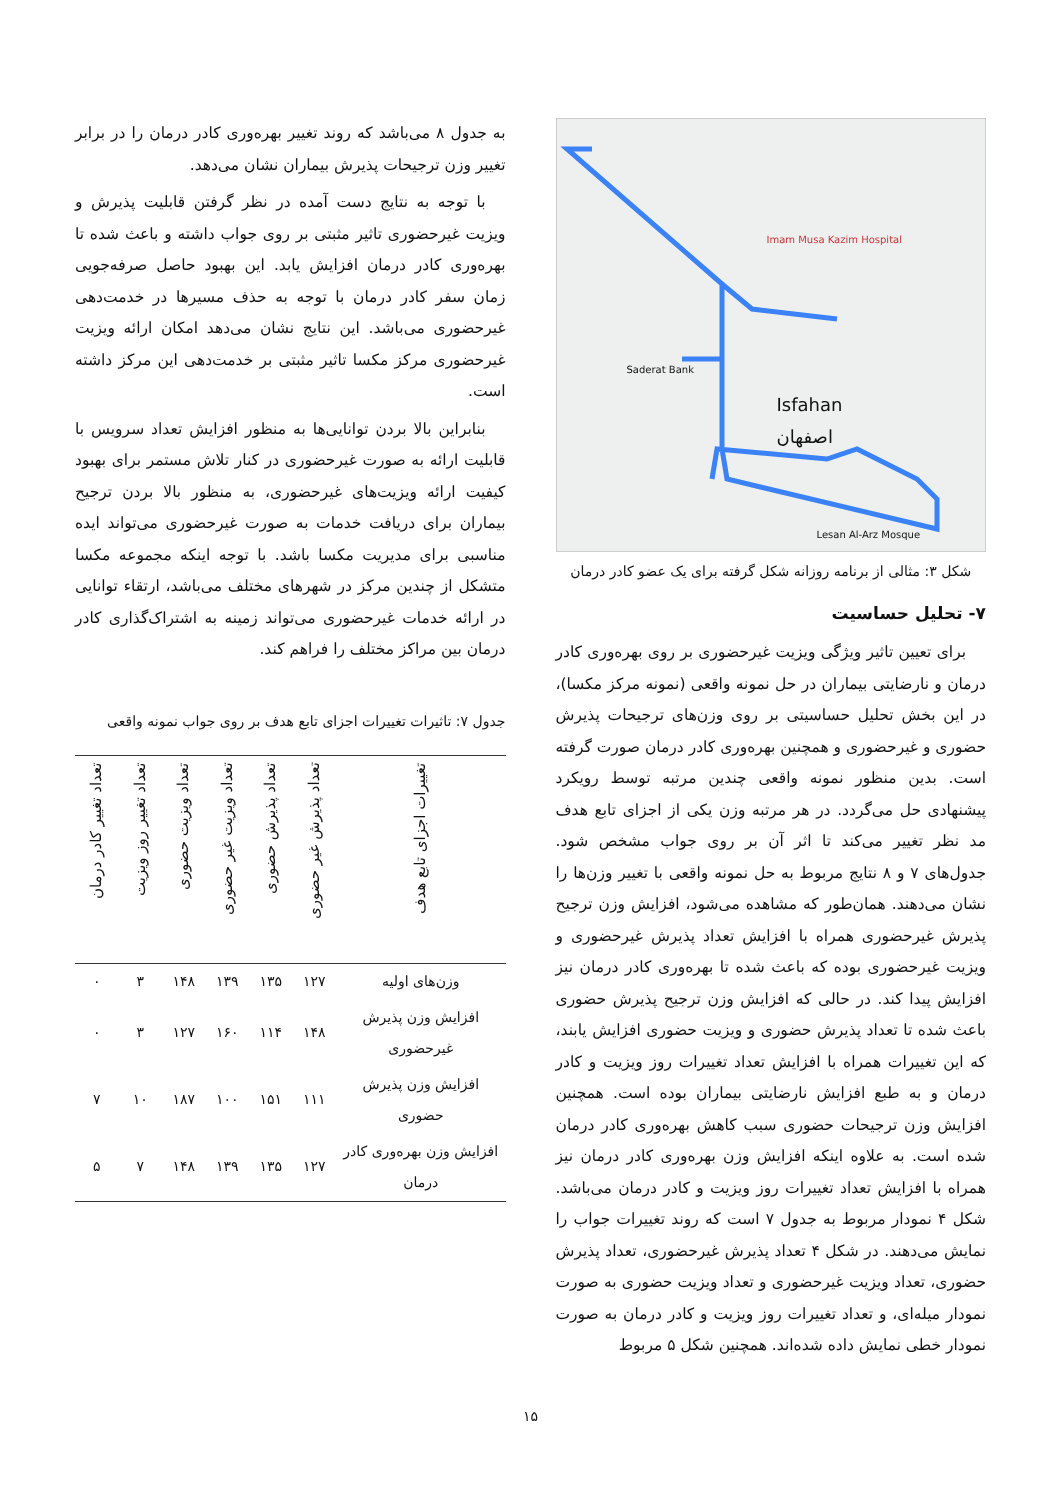Isfahan
اصفهان
Saderat Bank
Imam Musa Kazim Hospital
Lesan Al-Arz Mosque
شکل ۳: مثالی از برنامه روزانه شکل گرفته برای یک عضو کادر درمان
۷- تحلیل حساسیت
برای تعیین تاثیر ویژگی ویزیت غیرحضوری بر روی بهره‌وری کادر درمان و نارضایتی بیماران در حل نمونه واقعی (نمونه مرکز مکسا)، در این بخش تحلیل حساسیتی بر روی وزن‌های ترجیحات پذیرش حضوری و غیرحضوری و همچنین بهره‌وری کادر درمان صورت گرفته است. بدین منظور نمونه واقعی چندین مرتبه توسط رویکرد پیشنهادی حل می‌گردد. در هر مرتبه وزن یکی از اجزای تابع هدف مد نظر تغییر می‌کند تا اثر آن بر روی جواب مشخص شود. جدول‌های ۷ و ۸ نتایج مربوط به حل نمونه واقعی با تغییر وزن‌ها را نشان می‌دهند. همان‌طور که مشاهده می‌شود، افزایش وزن ترجیح پذیرش غیرحضوری همراه با افزایش تعداد پذیرش غیرحضوری و ویزیت غیرحضوری بوده که باعث شده تا بهره‌وری کادر درمان نیز افزایش پیدا کند. در حالی که افزایش وزن ترجیح پذیرش حضوری باعث شده تا تعداد پذیرش حضوری و ویزیت حضوری افزایش یابند، که این تغییرات همراه با افزایش تعداد تغییرات روز ویزیت و کادر درمان و به طبع افزایش نارضایتی بیماران بوده است. همچنین افزایش وزن ترجیحات حضوری سبب کاهش بهره‌وری کادر درمان شده است. به علاوه اینکه افزایش وزن بهره‌وری کادر درمان نیز همراه با افزایش تعداد تغییرات روز ویزیت و کادر درمان می‌باشد. شکل ۴ نمودار مربوط به جدول ۷ است که روند تغییرات جواب را نمایش می‌دهند. در شکل ۴ تعداد پذیرش غیرحضوری، تعداد پذیرش حضوری، تعداد ویزیت غیرحضوری و تعداد ویزیت حضوری به صورت نمودار میله‌ای، و تعداد تغییرات روز ویزیت و کادر درمان به صورت نمودار خطی نمایش داده شده‌اند. همچنین شکل ۵ مربوط
به جدول ۸ می‌باشد که روند تغییر بهره‌وری کادر درمان را در برابر تغییر وزن ترجیحات پذیرش بیماران نشان می‌دهد.
با توجه به نتایج دست آمده در نظر گرفتن قابلیت پذیرش و ویزیت غیرحضوری تاثیر مثبتی بر روی جواب داشته و باعث شده تا بهره‌وری کادر درمان افزایش یابد. این بهبود حاصل صرفه‌جویی زمان سفر کادر درمان با توجه به حذف مسیرها در خدمت‌دهی غیرحضوری می‌باشد. این نتایج نشان می‌دهد امکان ارائه ویزیت غیرحضوری مرکز مکسا تاثیر مثبتی بر خدمت‌دهی این مرکز داشته است.
بنابراین بالا بردن توانایی‌ها به منظور افزایش تعداد سرویس با قابلیت ارائه به صورت غیرحضوری در کنار تلاش مستمر برای بهبود کیفیت ارائه ویزیت‌های غیرحضوری، به منظور بالا بردن ترجیح بیماران برای دریافت خدمات به صورت غیرحضوری می‌تواند ایده مناسبی برای مدیریت مکسا باشد. با توجه اینکه مجموعه مکسا متشکل از چندین مرکز در شهرهای مختلف می‌باشد، ارتقاء توانایی در ارائه خدمات غیرحضوری می‌تواند زمینه به اشتراک‌گذاری کادر درمان بین مراکز مختلف را فراهم کند.
جدول ۷: تاثیرات تغییرات اجزای تابع هدف بر روی جواب نمونه واقعی
| تغییرات اجزای تابع هدف | تعداد پذیرش غیر حضوری | تعداد پذیرش حضوری | تعداد ویزیت غیر حضوری | تعداد ویزیت حضوری | تعداد تغییر روز ویزیت | تعداد تغییر کادر درمان |
| --- | --- | --- | --- | --- | --- | --- |
| وزن‌های اولیه | ۱۲۷ | ۱۳۵ | ۱۳۹ | ۱۴۸ | ۳ | ۰ |
| افزایش وزن پذیرش غیرحضوری | ۱۴۸ | ۱۱۴ | ۱۶۰ | ۱۲۷ | ۳ | ۰ |
| افزایش وزن پذیرش حضوری | ۱۱۱ | ۱۵۱ | ۱۰۰ | ۱۸۷ | ۱۰ | ۷ |
| افزایش وزن بهره‌وری کادر درمان | ۱۲۷ | ۱۳۵ | ۱۳۹ | ۱۴۸ | ۷ | ۵ |
۱۵